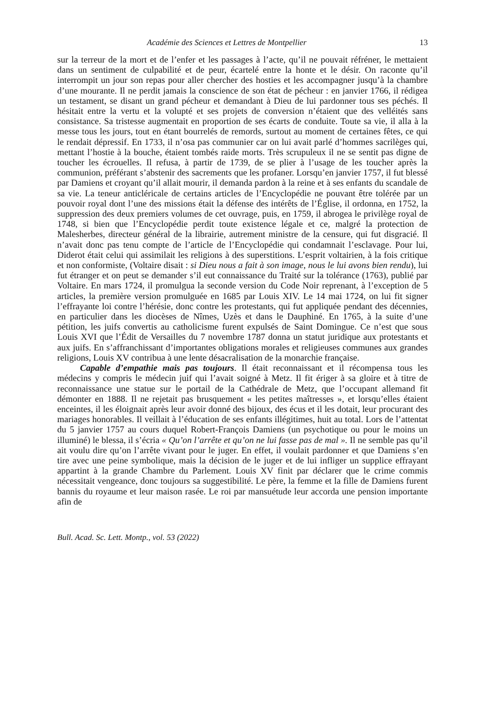Académie des Sciences et Lettres de Montpellier 13
sur la terreur de la mort et de l’enfer et les passages à l’acte, qu’il ne pouvait réfréner, le mettaient dans un sentiment de culpabilité et de peur, écartelé entre la honte et le désir. On raconte qu’il interrompit un jour son repas pour aller chercher des hosties et les accompagner jusqu’à la chambre d’une mourante. Il ne perdit jamais la conscience de son état de pécheur : en janvier 1766, il rédigea un testament, se disant un grand pécheur et demandant à Dieu de lui pardonner tous ses péchés. Il hésitait entre la vertu et la volupté et ses projets de conversion n’étaient que des velléités sans consistance. Sa tristesse augmentait en proportion de ses écarts de conduite. Toute sa vie, il alla à la messe tous les jours, tout en étant bourrelés de remords, surtout au moment de certaines fêtes, ce qui le rendait dépressif. En 1733, il n’osa pas communier car on lui avait parlé d’hommes sacrilèges qui, mettant l’hostie à la bouche, étaient tombés raide morts. Très scrupuleux il ne se sentit pas digne de toucher les écrouelles. Il refusa, à partir de 1739, de se plier à l’usage de les toucher après la communion, préférant s’abstenir des sacrements que les profaner. Lorsqu’en janvier 1757, il fut blessé par Damiens et croyant qu’il allait mourir, il demanda pardon à la reine et à ses enfants du scandale de sa vie. La teneur anticléricale de certains articles de l’Encyclopédie ne pouvant être tolérée par un pouvoir royal dont l’une des missions était la défense des intérêts de l’Église, il ordonna, en 1752, la suppression des deux premiers volumes de cet ouvrage, puis, en 1759, il abrogea le privilège royal de 1748, si bien que l’Encyclopédie perdit toute existence légale et ce, malgré la protection de Malesherbes, directeur général de la librairie, autrement ministre de la censure, qui fut disgracié. Il n’avait donc pas tenu compte de l’article de l’Encyclopédie qui condamnait l’esclavage. Pour lui, Diderot était celui qui assimilait les religions à des superstitions. L’esprit voltairien, à la fois critique et non conformiste, (Voltaire disait : si Dieu nous a fait à son image, nous le lui avons bien rendu), lui fut étranger et on peut se demander s’il eut connaissance du Traité sur la tolérance (1763), publié par Voltaire. En mars 1724, il promulgua la seconde version du Code Noir reprenant, à l’exception de 5 articles, la première version promulguée en 1685 par Louis XIV. Le 14 mai 1724, on lui fit signer l’effrayante loi contre l’hérésie, donc contre les protestants, qui fut appliquée pendant des décennies, en particulier dans les diocèses de Nîmes, Uzès et dans le Dauphiné. En 1765, à la suite d’une pétition, les juifs convertis au catholicisme furent expulsés de Saint Domingue. Ce n’est que sous Louis XVI que l’Édit de Versailles du 7 novembre 1787 donna un statut juridique aux protestants et aux juifs. En s’affranchissant d’importantes obligations morales et religieuses communes aux grandes religions, Louis XV contribua à une lente désacralisation de la monarchie française.
Capable d’empathie mais pas toujours. Il était reconnaissant et il récompensa tous les médecins y compris le médecin juif qui l’avait soigné à Metz. Il fit ériger à sa gloire et à titre de reconnaissance une statue sur le portail de la Cathédrale de Metz, que l’occupant allemand fit démonter en 1888. Il ne rejetait pas brusquement « les petites maîtresses », et lorsqu’elles étaient enceintes, il les éloignait après leur avoir donné des bijoux, des écus et il les dotait, leur procurant des mariages honorables. Il veillait à l’éducation de ses enfants illégitimes, huit au total. Lors de l’attentat du 5 janvier 1757 au cours duquel Robert-François Damiens (un psychotique ou pour le moins un illuminé) le blessa, il s’écria « Qu’on l’arrête et qu’on ne lui fasse pas de mal ». Il ne semble pas qu’il ait voulu dire qu’on l’arrête vivant pour le juger. En effet, il voulait pardonner et que Damiens s’en tire avec une peine symbolique, mais la décision de le juger et de lui infliger un supplice effrayant appartint à la grande Chambre du Parlement. Louis XV finit par déclarer que le crime commis nécessitait vengeance, donc toujours sa suggestibilité. Le père, la femme et la fille de Damiens furent bannis du royaume et leur maison rasée. Le roi par mansuétude leur accorda une pension importante afin de
Bull. Acad. Sc. Lett. Montp., vol. 53 (2022)